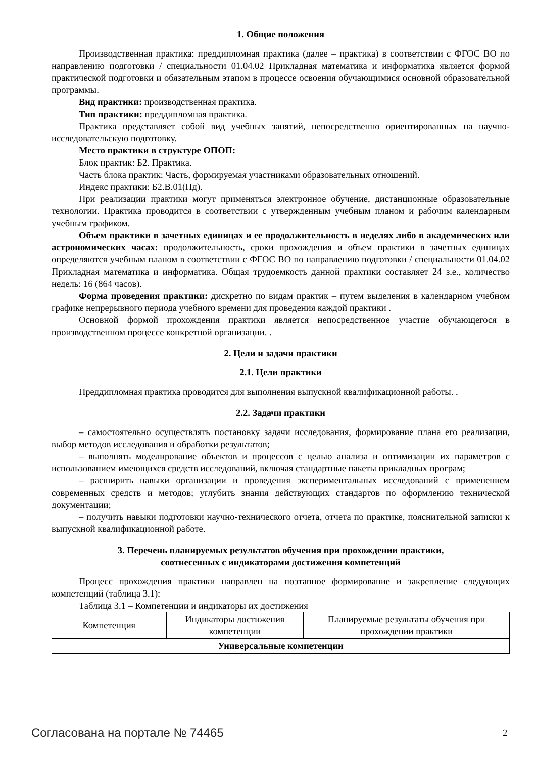1. Общие положения
Производственная практика: преддипломная практика (далее – практика) в соответствии с ФГОС ВО по направлению подготовки / специальности 01.04.02 Прикладная математика и информатика является формой практической подготовки и обязательным этапом в процессе освоения обучающимися основной образовательной программы.
Вид практики: производственная практика.
Тип практики: преддипломная практика.
Практика представляет собой вид учебных занятий, непосредственно ориентированных на научно-исследовательскую подготовку.
Место практики в структуре ОПОП:
Блок практик: Б2. Практика.
Часть блока практик: Часть, формируемая участниками образовательных отношений.
Индекс практики: Б2.В.01(Пд).
При реализации практики могут применяться электронное обучение, дистанционные образовательные технологии. Практика проводится в соответствии с утвержденным учебным планом и рабочим календарным учебным графиком.
Объем практики в зачетных единицах и ее продолжительность в неделях либо в академических или астрономических часах: продолжительность, сроки прохождения и объем практики в зачетных единицах определяются учебным планом в соответствии с ФГОС ВО по направлению подготовки / специальности 01.04.02 Прикладная математика и информатика. Общая трудоемкость данной практики составляет 24 з.е., количество недель: 16 (864 часов).
Форма проведения практики: дискретно по видам практик – путем выделения в календарном учебном графике непрерывного периода учебного времени для проведения каждой практики .
Основной формой прохождения практики является непосредственное участие обучающегося в производственном процессе конкретной организации. .
2. Цели и задачи практики
2.1. Цели практики
Преддипломная практика проводится для выполнения выпускной квалификационной работы. .
2.2. Задачи практики
– самостоятельно осуществлять постановку задачи исследования, формирование плана его реализации, выбор методов исследования и обработки результатов;
– выполнять моделирование объектов и процессов с целью анализа и оптимизации их параметров с использованием имеющихся средств исследований, включая стандартные пакеты прикладных програм;
– расширить навыки организации и проведения экспериментальных исследований с применением современных средств и методов; углубить знания действующих стандартов по оформлению технической документации;
– получить навыки подготовки научно-технического отчета, отчета по практике, пояснительной записки к выпускной квалификационной работе.
3. Перечень планируемых результатов обучения при прохождении практики,
соотнесенных с индикаторами достижения компетенций
Процесс прохождения практики направлен на поэтапное формирование и закрепление следующих компетенций (таблица 3.1):
Таблица 3.1 – Компетенции и индикаторы их достижения
| Компетенция | Индикаторы достижения компетенции | Планируемые результаты обучения при прохождении практики |
| --- | --- | --- |
| Универсальные компетенции | | |
Согласована на портале № 74465 2